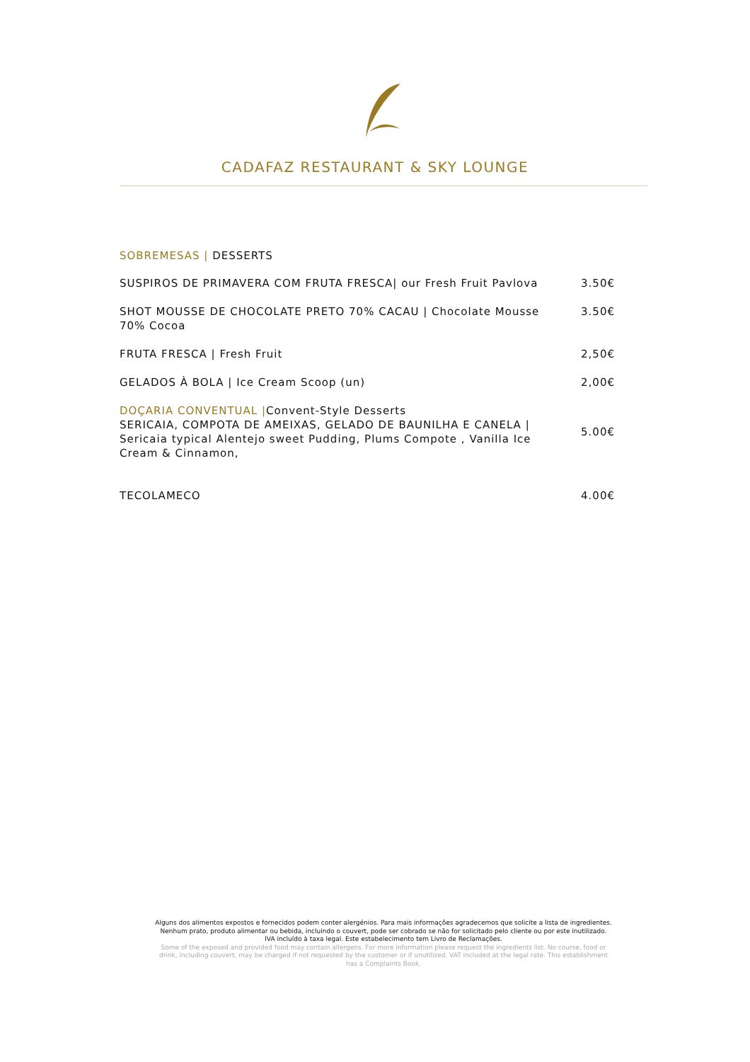CADAFAZ RESTAURANT & SKY LOUNGE
SOBREMESAS | DESSERTS
SUSPIROS DE PRIMAVERA COM FRUTA FRESCA| our Fresh Fruit Pavlova
3.50€
SHOT MOUSSE DE CHOCOLATE PRETO 70% CACAU | Chocolate Mousse 70% Cocoa
3.50€
FRUTA FRESCA | Fresh Fruit
2,50€
GELADOS À BOLA | Ice Cream Scoop (un)
2,00€
DOÇARIA CONVENTUAL |Convent-Style Desserts
SERICAIA, COMPOTA DE AMEIXAS, GELADO DE BAUNILHA E CANELA | Sericaia typical Alentejo sweet Pudding, Plums Compote , Vanilla Ice Cream & Cinnamon,
5.00€
TECOLAMECO
4.00€
Alguns dos alimentos expostos e fornecidos podem conter alergénios. Para mais informações agradecemos que solicite a lista de ingredientes. Nenhum prato, produto alimentar ou bebida, incluindo o couvert, pode ser cobrado se não for solicitado pelo cliente ou por este inutilizado. IVA incluído à taxa legal. Este estabelecimento tem Livro de Reclamações.
Some of the exposed and provided food may contain allergens. For more information please request the ingredients list. No course, food or drink, including couvert, may be charged if not requested by the customer or if unutilized. VAT included at the legal rate. This establishment has a Complaints Book.